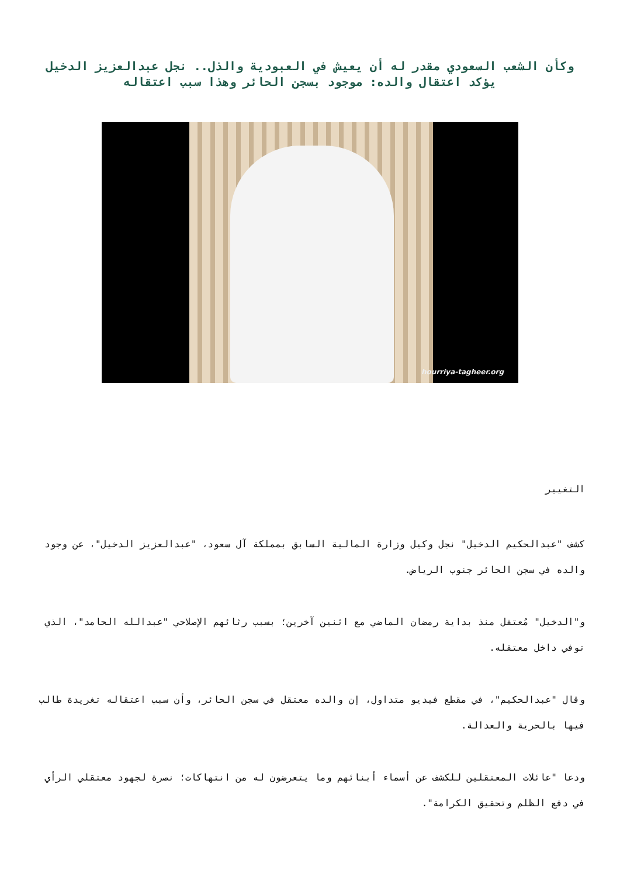وكأن الشعب السعودي مقدر له أن يعيش في العبودية والذل.. نجل عبدالعزيز الدخيل يؤكد اعتقال والده: موجود بسجن الحائر وهذا سبب اعتقاله
hourriya-tagheer.org
التغيير
كشف "عبدالحكيم الدخيل" نجل وكيل وزارة المالية السابق بمملكة آل سعود، "عبدالعزيز الدخيل"، عن وجود والده في سجن الحائر جنوب الرياض.
و"الدخيل" مُعتقل منذ بداية رمضان الماضي مع اثنين آخرين؛ بسبب رثائهم الإصلاحي "عبدالله الحامد"، الذي توفي داخل معتقله.
وقال "عبدالحكيم"، في مقطع فيديو متداول، إن والده معتقل في سجن الحائر، وأن سبب اعتقاله تغريدة طالب فيها بالحرية والعدالة.
ودعا "عائلات المعتقلين للكشف عن أسماء أبنائهم وما يتعرضون له من انتهاكات؛ نصرة لجهود معتقلي الرأي في دفع الظلم وتحقيق الكرامة".